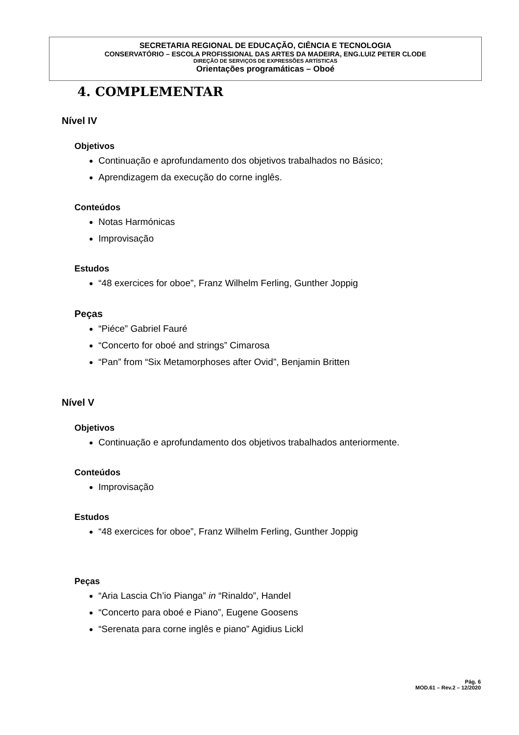SECRETARIA REGIONAL DE EDUCAÇÃO, CIÊNCIA E TECNOLOGIA
CONSERVATÓRIO – ESCOLA PROFISSIONAL DAS ARTES DA MADEIRA, ENG.LUIZ PETER CLODE
DIREÇÃO DE SERVIÇOS DE EXPRESSÕES ARTÍSTICAS
Orientações programáticas – Oboé
4. COMPLEMENTAR
Nível IV
Objetivos
Continuação e aprofundamento dos objetivos trabalhados no Básico;
Aprendizagem da execução do corne inglês.
Conteúdos
Notas Harmónicas
Improvisação
Estudos
“48 exercices for oboe”, Franz Wilhelm Ferling, Gunther Joppig
Peças
“Piéce” Gabriel Fauré
“Concerto for oboé and strings” Cimarosa
“Pan” from “Six Metamorphoses after Ovid”, Benjamin Britten
Nível V
Objetivos
Continuação e aprofundamento dos objetivos trabalhados anteriormente.
Conteúdos
Improvisação
Estudos
“48 exercices for oboe”, Franz Wilhelm Ferling, Gunther Joppig
Peças
“Aria Lascia Ch’io Pianga” in “Rinaldo”, Handel
“Concerto para oboé e Piano”, Eugene Goosens
“Serenata para corne inglês e piano” Agidius Lickl
Pág. 6
MOD.61 – Rev.2 – 12/2020